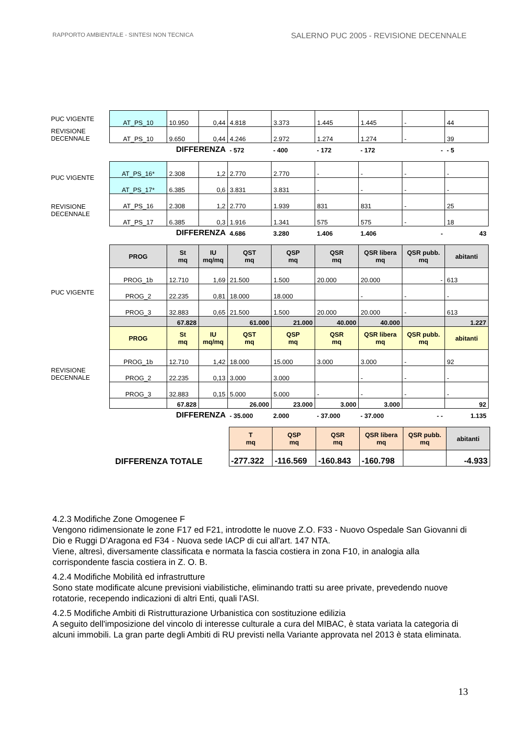RAPPORTO AMBIENTALE - SINTESI NON TECNICA SALERNO PUC 2005 - REVISIONE DECENNALE
| PUC VIGENTE | AT_PS_10 | 10.950 | 0,44 | 4.818 | 3.373 | 1.445 | 1.445 | - | 44 |
| REVISIONE DECENNALE | AT_PS_10 | 9.650 | 0,44 | 4.246 | 2.972 | 1.274 | 1.274 | - | 39 |
| | DIFFERENZA | | | - 572 | - 400 | - 172 | - 172 | - | - 5 |
| PUC VIGENTE | AT_PS_16* | 2.308 | 1,2 | 2.770 | 2.770 | - | - | - | - |
| | AT_PS_17* | 6.385 | 0,6 | 3.831 | 3.831 | - | - | - | - |
| REVISIONE DECENNALE | AT_PS_16 | 2.308 | 1,2 | 2.770 | 1.939 | 831 | 831 | - | 25 |
| | AT_PS_17 | 6.385 | 0,3 | 1.916 | 1.341 | 575 | 575 | - | 18 |
| | DIFFERENZA | | | 4.686 | 3.280 | 1.406 | 1.406 | - | 43 |
| | PROG | St mq | IU mq/mq | QST mq | QSP mq | QSR mq | QSR libera mq | QSR pubb. mq | abitanti |
| PUC VIGENTE | PROG_1b | 12.710 | 1,69 | 21.500 | 1.500 | 20.000 | 20.000 | - | 613 |
| | PROG_2 | 22.235 | 0,81 | 18.000 | 18.000 | | - | - | - |
| | PROG_3 | 32.883 | 0,65 | 21.500 | 1.500 | 20.000 | 20.000 | - | 613 |
| | | 67.828 | | 61.000 | 21.000 | 40.000 | 40.000 | | 1.227 |
| | PROG | St mq | IU mq/mq | QST mq | QSP mq | QSR mq | QSR libera mq | QSR pubb. mq | abitanti |
| REVISIONE DECENNALE | PROG_1b | 12.710 | 1,42 | 18.000 | 15.000 | 3.000 | 3.000 | - | 92 |
| | PROG_2 | 22.235 | 0,13 | 3.000 | 3.000 | | - | - | - |
| | PROG_3 | 32.883 | 0,15 | 5.000 | 5.000 | - | - | - | - |
| | | 67.828 | | 26.000 | 23.000 | 3.000 | 3.000 | | 92 |
| | DIFFERENZA | | | - 35.000 | 2.000 | - 37.000 | - 37.000 | - - | 1.135 |
| | T mq | QSP mq | QSR mq | QSR libera mq | QSR pubb. mq | abitanti |
| DIFFERENZA TOTALE | -277.322 | -116.569 | -160.843 | -160.798 | | -4.933 |
4.2.3 Modifiche Zone Omogenee F
Vengono ridimensionate le zone F17 ed F21, introdotte le nuove Z.O. F33 - Nuovo Ospedale San Giovanni di Dio e Ruggi D’Aragona ed F34 - Nuova sede IACP di cui all'art. 147 NTA.
Viene, altresì, diversamente classificata e normata la fascia costiera in zona F10, in analogia alla corrispondente fascia costiera in Z. O. B.
4.2.4 Modifiche Mobilità ed infrastrutture
Sono state modificate alcune previsioni viabilistiche, eliminando tratti su aree private, prevedendo nuove rotatorie, recependo indicazioni di altri Enti, quali l'ASI.
4.2.5 Modifiche Ambiti di Ristrutturazione Urbanistica con sostituzione edilizia
A seguito dell'imposizione del vincolo di interesse culturale a cura del MIBAC, è stata variata la categoria di alcuni immobili. La gran parte degli Ambiti di RU previsti nella Variante approvata nel 2013 è stata eliminata.
13